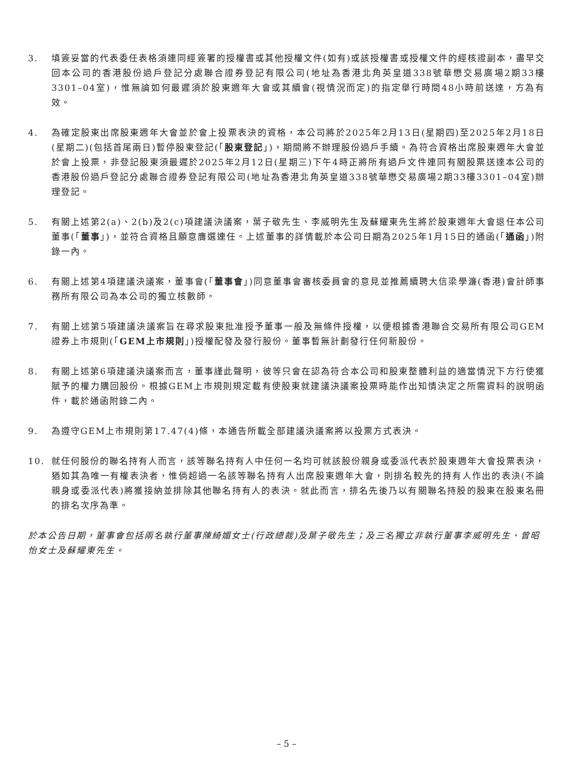3. 填簽妥當的代表委任表格須連同經簽署的授權書或其他授權文件(如有)或該授權書或授權文件的經核證副本，盡早交回本公司的香港股份過戶登記分處聯合證券登記有限公司(地址為香港北角英皇道338號華懋交易廣場2期33樓3301–04室)，惟無論如何最遲須於股東週年大會或其續會(視情況而定)的指定舉行時間48小時前送達，方為有效。
4. 為確定股東出席股東週年大會並於會上投票表決的資格，本公司將於2025年2月13日(星期四)至2025年2月18日(星期二)(包括首尾兩日)暫停股東登記(「股東登記」)，期間將不辦理股份過戶手續。為符合資格出席股東週年大會並於會上投票，非登記股東須最遲於2025年2月12日(星期三)下午4時正將所有過戶文件連同有關股票送達本公司的香港股份過戶登記分處聯合證券登記有限公司(地址為香港北角英皇道338號華懋交易廣場2期33樓3301–04室)辦理登記。
5. 有關上述第2(a)、2(b)及2(c)項建議決議案，葉子敬先生、李威明先生及蘇耀東先生將於股東週年大會退任本公司董事(「董事」)，並符合資格且願意膺選連任。上述董事的詳情載於本公司日期為2025年1月15日的通函(「通函」)附錄一內。
6. 有關上述第4項建議決議案，董事會(「董事會」)同意董事會審核委員會的意見並推薦續聘大信梁學濂(香港)會計師事務所有限公司為本公司的獨立核數師。
7. 有關上述第5項建議決議案旨在尋求股東批准授予董事一般及無條件授權，以便根據香港聯合交易所有限公司GEM證券上市規則(「GEM上市規則」)授權配發及發行股份。董事暫無計劃發行任何新股份。
8. 有關上述第6項建議決議案而言，董事謹此聲明，彼等只會在認為符合本公司和股東整體利益的適當情況下方行使獲賦予的權力購回股份。根據GEM上市規則規定載有使股東就建議決議案投票時能作出知情決定之所需資料的說明函件，載於通函附錄二內。
9. 為遵守GEM上市規則第17.47(4)條，本通告所載全部建議決議案將以投票方式表決。
10. 就任何股份的聯名持有人而言，該等聯名持有人中任何一名均可就該股份親身或委派代表於股東週年大會投票表決，猶如其為唯一有權表決者，惟倘超過一名該等聯名持有人出席股東週年大會，則排名較先的持有人作出的表決(不論親身或委派代表)將獲接納並排除其他聯名持有人的表決。就此而言，排名先後乃以有關聯名持股的股東在股東名冊的排名次序為準。
於本公告日期，董事會包括兩名執行董事陳綺媚女士(行政總裁)及葉子敬先生；及三名獨立非執行董事李威明先生、曾昭怡女士及蘇耀東先生。
– 5 –